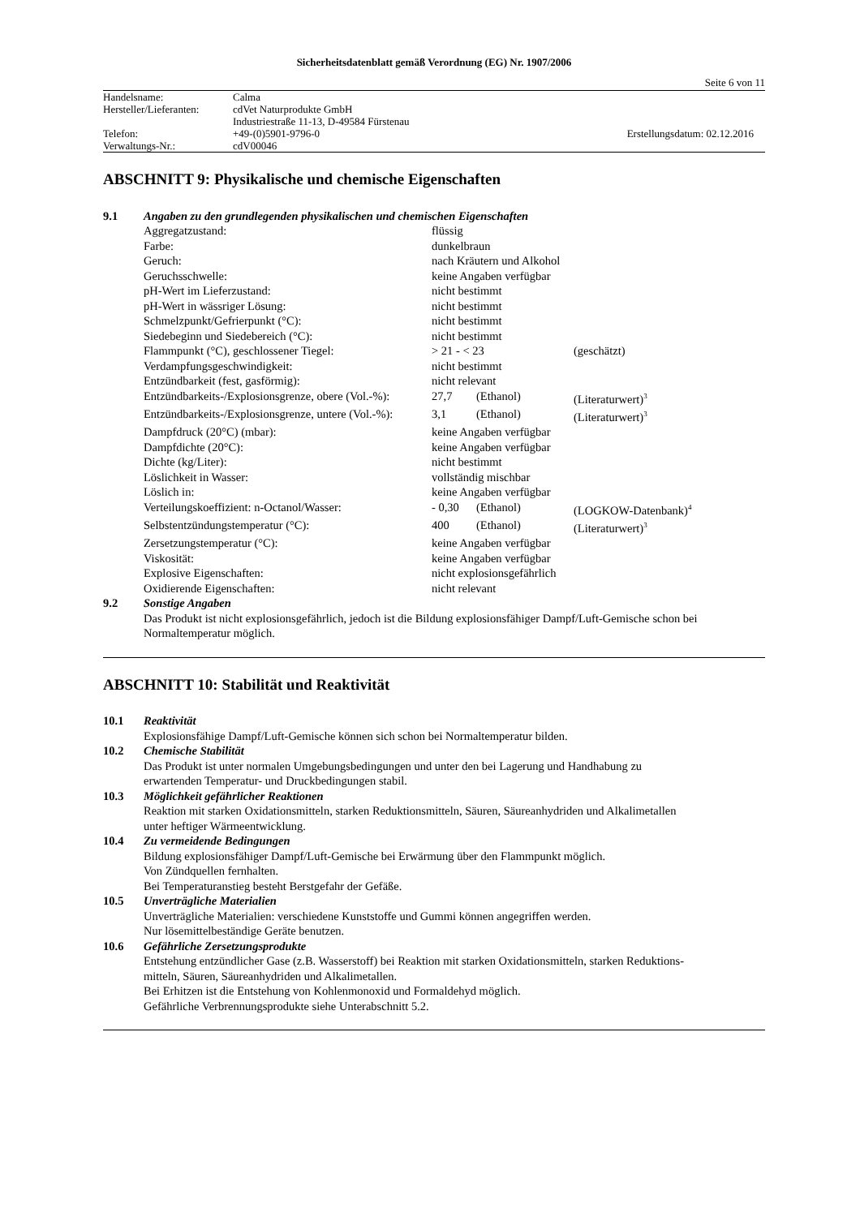Sicherheitsdatenblatt gemäß Verordnung (EG) Nr. 1907/2006
Seite 6 von 11
| Handelsname: | Calma | |
| Hersteller/Lieferanten: | cdVet Naturprodukte GmbH | |
| | Industriestraße 11-13, D-49584 Fürstenau | |
| Telefon: | +49-(0)5901-9796-0 | Erstellungsdatum: 02.12.2016 |
| Verwaltungs-Nr.: | cdV00046 | |
ABSCHNITT 9: Physikalische und chemische Eigenschaften
| 9.1 | Angaben zu den grundlegenden physikalischen und chemischen Eigenschaften |
| | / Aggregatzustand: / flüssig / / / / Farbe: / dunkelbraun / / / / Geruch: / nach Kräutern und Alkohol / / / / Geruchsschwelle: / keine Angaben verfügbar / / / / pH-Wert im Lieferzustand: / nicht bestimmt / / / / pH-Wert in wässriger Lösung: / nicht bestimmt / / / / Schmelzpunkt/Gefrierpunkt (°C): / nicht bestimmt / / / / Siedebeginn und Siedebereich (°C): / nicht bestimmt / / / / Flammpunkt (°C), geschlossener Tiegel: / > 21 - < 23 / / (geschätzt) / / Verdampfungsgeschwindigkeit: / nicht bestimmt / / / / Entzündbarkeit (fest, gasförmig): / nicht relevant / / / / Entzündbarkeits-/Explosionsgrenze, obere (Vol.-%): / 27,7 / (Ethanol) / (Literaturwert)<sup>3</sup> / / Entzündbarkeits-/Explosionsgrenze, untere (Vol.-%): / 3,1 / (Ethanol) / (Literaturwert)<sup>3</sup> / / Dampfdruck (20°C) (mbar): / keine Angaben verfügbar / / / / Dampfdichte (20°C): / keine Angaben verfügbar / / / / Dichte (kg/Liter): / nicht bestimmt / / / / Löslichkeit in Wasser: / vollständig mischbar / / / / Löslich in: / keine Angaben verfügbar / / / / Verteilungskoeffizient: n-Octanol/Wasser: / - 0,30 / (Ethanol) / (LOGKOW-Datenbank)<sup>4</sup> / / Selbstentzündungstemperatur (°C): / 400 / (Ethanol) / (Literaturwert)<sup>3</sup> / / Zersetzungstemperatur (°C): / keine Angaben verfügbar / / / / Viskosität: / keine Angaben verfügbar / / / / Explosive Eigenschaften: / nicht explosionsgefährlich / / / / Oxidierende Eigenschaften: / nicht relevant / / / |
| 9.2 | Sonstige Angaben |
| | Das Produkt ist nicht explosionsgefährlich, jedoch ist die Bildung explosionsfähiger Dampf/Luft-Gemische schon bei Normaltemperatur möglich. |
ABSCHNITT 10: Stabilität und Reaktivität
| 10.1 | Reaktivität |
| | Explosionsfähige Dampf/Luft-Gemische können sich schon bei Normaltemperatur bilden. |
| 10.2 | Chemische Stabilität |
| | Das Produkt ist unter normalen Umgebungsbedingungen und unter den bei Lagerung und Handhabung zu erwartenden Temperatur- und Druckbedingungen stabil. |
| 10.3 | Möglichkeit gefährlicher Reaktionen |
| | Reaktion mit starken Oxidationsmitteln, starken Reduktionsmitteln, Säuren, Säureanhydriden und Alkalimetallen unter heftiger Wärmeentwicklung. |
| 10.4 | Zu vermeidende Bedingungen |
| | Bildung explosionsfähiger Dampf/Luft-Gemische bei Erwärmung über den Flammpunkt möglich. Von Zündquellen fernhalten. Bei Temperaturanstieg besteht Berstgefahr der Gefäße. |
| 10.5 | Unverträgliche Materialien |
| | Unverträgliche Materialien: verschiedene Kunststoffe und Gummi können angegriffen werden. Nur lösemittelbeständige Geräte benutzen. |
| 10.6 | Gefährliche Zersetzungsprodukte |
| | Entstehung entzündlicher Gase (z.B. Wasserstoff) bei Reaktion mit starken Oxidationsmitteln, starken Reduktions- mitteln, Säuren, Säureanhydriden und Alkalimetallen. Bei Erhitzen ist die Entstehung von Kohlenmonoxid und Formaldehyd möglich. Gefährliche Verbrennungsprodukte siehe Unterabschnitt 5.2. |